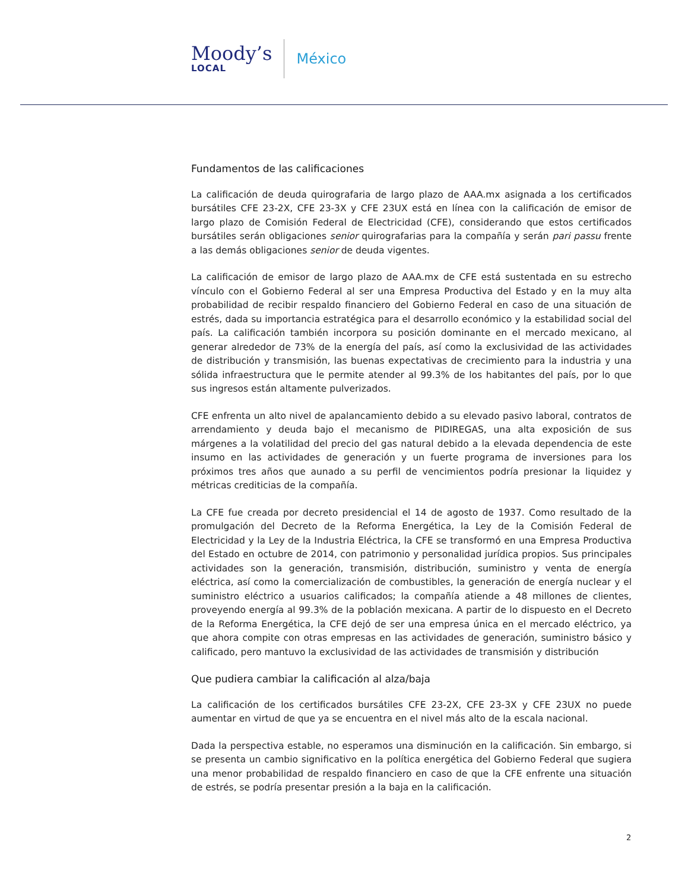Moody’s
LOCAL
México
Fundamentos de las calificaciones
La calificación de deuda quirografaria de largo plazo de AAA.mx asignada a los certificados bursátiles CFE 23-2X, CFE 23-3X y CFE 23UX está en línea con la calificación de emisor de largo plazo de Comisión Federal de Electricidad (CFE), considerando que estos certificados bursátiles serán obligaciones senior quirografarias para la compañía y serán pari passu frente a las demás obligaciones senior de deuda vigentes.
La calificación de emisor de largo plazo de AAA.mx de CFE está sustentada en su estrecho vínculo con el Gobierno Federal al ser una Empresa Productiva del Estado y en la muy alta probabilidad de recibir respaldo financiero del Gobierno Federal en caso de una situación de estrés, dada su importancia estratégica para el desarrollo económico y la estabilidad social del país. La calificación también incorpora su posición dominante en el mercado mexicano, al generar alrededor de 73% de la energía del país, así como la exclusividad de las actividades de distribución y transmisión, las buenas expectativas de crecimiento para la industria y una sólida infraestructura que le permite atender al 99.3% de los habitantes del país, por lo que sus ingresos están altamente pulverizados.
CFE enfrenta un alto nivel de apalancamiento debido a su elevado pasivo laboral, contratos de arrendamiento y deuda bajo el mecanismo de PIDIREGAS, una alta exposición de sus márgenes a la volatilidad del precio del gas natural debido a la elevada dependencia de este insumo en las actividades de generación y un fuerte programa de inversiones para los próximos tres años que aunado a su perfil de vencimientos podría presionar la liquidez y métricas crediticias de la compañía.
La CFE fue creada por decreto presidencial el 14 de agosto de 1937. Como resultado de la promulgación del Decreto de la Reforma Energética, la Ley de la Comisión Federal de Electricidad y la Ley de la Industria Eléctrica, la CFE se transformó en una Empresa Productiva del Estado en octubre de 2014, con patrimonio y personalidad jurídica propios. Sus principales actividades son la generación, transmisión, distribución, suministro y venta de energía eléctrica, así como la comercialización de combustibles, la generación de energía nuclear y el suministro eléctrico a usuarios calificados; la compañía atiende a 48 millones de clientes, proveyendo energía al 99.3% de la población mexicana. A partir de lo dispuesto en el Decreto de la Reforma Energética, la CFE dejó de ser una empresa única en el mercado eléctrico, ya que ahora compite con otras empresas en las actividades de generación, suministro básico y calificado, pero mantuvo la exclusividad de las actividades de transmisión y distribución
Que pudiera cambiar la calificación al alza/baja
La calificación de los certificados bursátiles CFE 23-2X, CFE 23-3X y CFE 23UX no puede aumentar en virtud de que ya se encuentra en el nivel más alto de la escala nacional.
Dada la perspectiva estable, no esperamos una disminución en la calificación. Sin embargo, si se presenta un cambio significativo en la política energética del Gobierno Federal que sugiera una menor probabilidad de respaldo financiero en caso de que la CFE enfrente una situación de estrés, se podría presentar presión a la baja en la calificación.
2